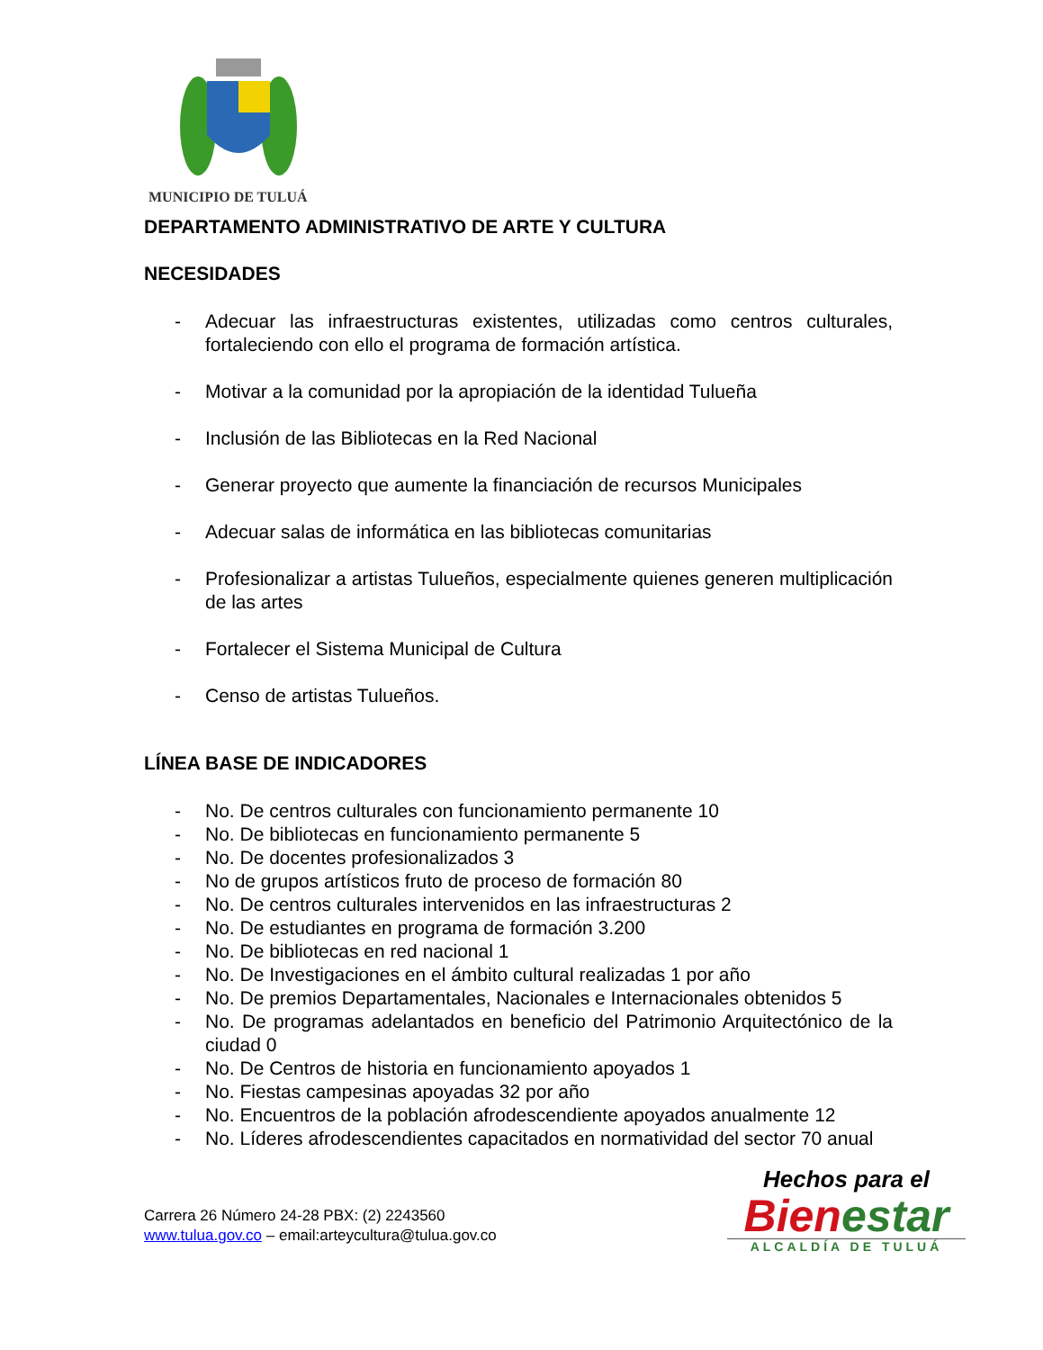MUNICIPIO DE TULUÁ
DEPARTAMENTO ADMINISTRATIVO DE ARTE Y CULTURA
NECESIDADES
- Adecuar las infraestructuras existentes, utilizadas como centros culturales, fortaleciendo con ello el programa de formación artística.
- Motivar a la comunidad por la apropiación de la identidad Tulueña
- Inclusión de las Bibliotecas en la Red Nacional
- Generar proyecto que aumente la financiación de recursos Municipales
- Adecuar salas de informática en las bibliotecas comunitarias
- Profesionalizar a artistas Tulueños, especialmente quienes generen multiplicación de las artes
- Fortalecer el Sistema Municipal de Cultura
- Censo de artistas Tulueños.
LÍNEA BASE DE INDICADORES
- No. De centros culturales con funcionamiento permanente 10
- No. De bibliotecas en funcionamiento permanente 5
- No. De docentes profesionalizados 3
- No de grupos artísticos fruto de proceso de formación 80
- No. De centros culturales intervenidos en las infraestructuras 2
- No. De estudiantes en programa de formación 3.200
- No. De bibliotecas en red nacional 1
- No. De Investigaciones en el ámbito cultural realizadas 1 por año
- No. De premios Departamentales, Nacionales e Internacionales obtenidos 5
- No. De programas adelantados en beneficio del Patrimonio Arquitectónico de la ciudad 0
- No. De Centros de historia en funcionamiento apoyados 1
- No. Fiestas campesinas apoyadas 32 por año
- No. Encuentros de la población afrodescendiente apoyados anualmente 12
- No. Líderes afrodescendientes capacitados en normatividad del sector 70 anual
Carrera 26 Número 24-28 PBX: (2) 2243560
www.tulua.gov.co – email:arteycultura@tulua.gov.co
Hechos para el
Bienestar
ALCALDÍA DE TULUÁ